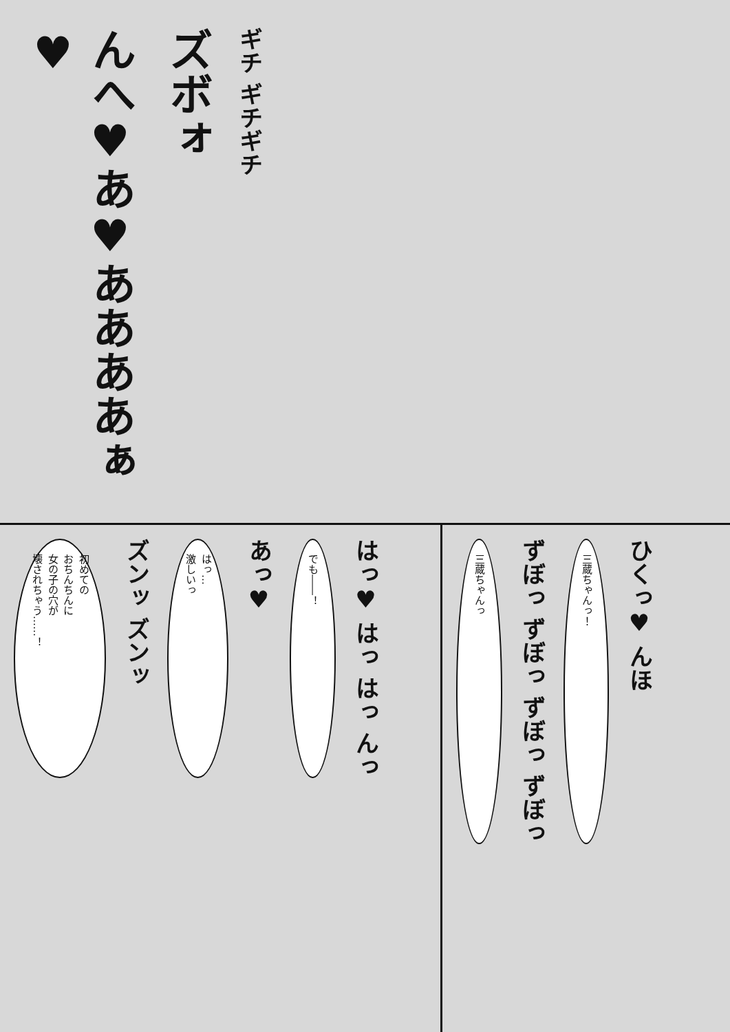んへ♥あ♥ああああぁ♥
ズボォ
ギチ ギチギチ
初めての
おちんちんに
女の子の穴が
壊されちゃう……！
ズンッ ズンッ
はっ…
激しいっ
あっ♥
でも――！
はっ♥ はっ はっ んっ
三蔵ちゃんっ
ずぼっ ずぼっ ずぼっ ずぼっ
三蔵ちゃんっ！
ひくっ♥ んほ